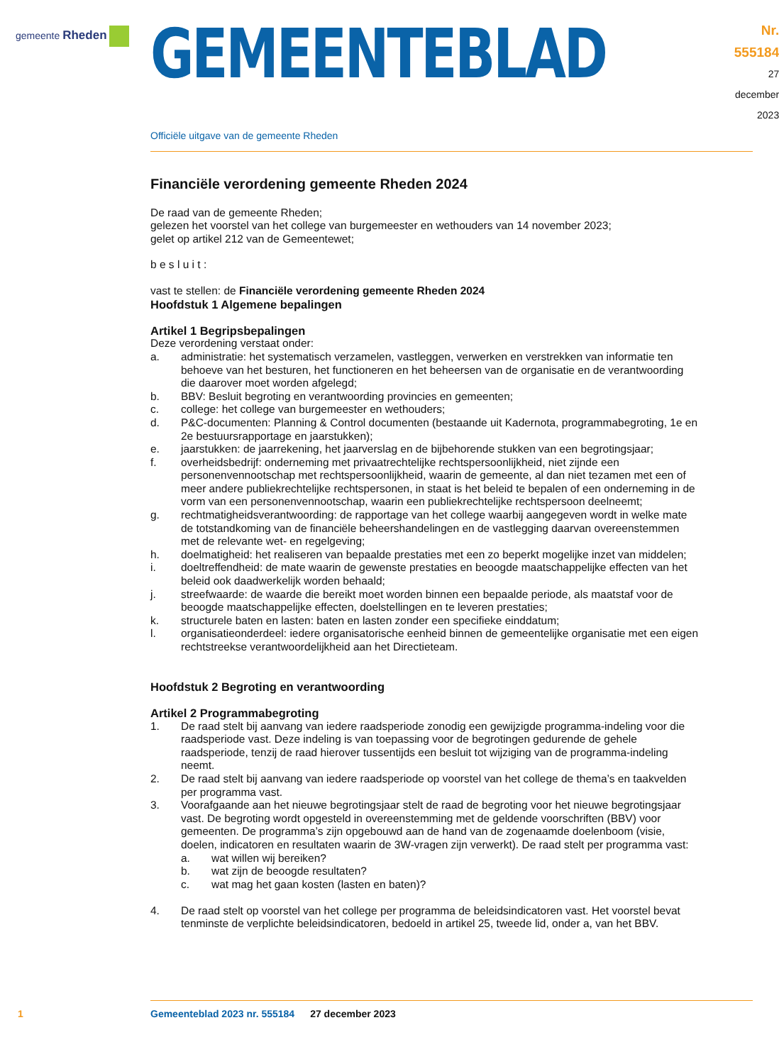gemeente Rheden
GEMEENTEBLAD
Nr. 555184
27 december
2023
Officiële uitgave van de gemeente Rheden
Financiële verordening gemeente Rheden 2024
De raad van de gemeente Rheden;
gelezen het voorstel van het college van burgemeester en wethouders van 14 november 2023;
gelet op artikel 212 van de Gemeentewet;
b e s l u i t :
vast te stellen: de Financiële verordening gemeente Rheden 2024
Hoofdstuk 1 Algemene bepalingen
Artikel 1 Begripsbepalingen
Deze verordening verstaat onder:
a. administratie: het systematisch verzamelen, vastleggen, verwerken en verstrekken van informatie ten behoeve van het besturen, het functioneren en het beheersen van de organisatie en de verantwoording die daarover moet worden afgelegd;
b. BBV: Besluit begroting en verantwoording provincies en gemeenten;
c. college: het college van burgemeester en wethouders;
d. P&C-documenten: Planning & Control documenten (bestaande uit Kadernota, programmabegroting, 1e en 2e bestuursrapportage en jaarstukken);
e. jaarstukken: de jaarrekening, het jaarverslag en de bijbehorende stukken van een begrotingsjaar;
f. overheidsbedrijf: onderneming met privaatrechtelijke rechtspersoonlijkheid, niet zijnde een personenvennootschap met rechtspersoonlijkheid, waarin de gemeente, al dan niet tezamen met een of meer andere publiekrechtelijke rechtspersonen, in staat is het beleid te bepalen of een onderneming in de vorm van een personenvennootschap, waarin een publiekrechtelijke rechtspersoon deelneemt;
g. rechtmatigheidsverantwoording: de rapportage van het college waarbij aangegeven wordt in welke mate de totstandkoming van de financiële beheershandelingen en de vastlegging daarvan overeenstemmen met de relevante wet- en regelgeving;
h. doelmatigheid: het realiseren van bepaalde prestaties met een zo beperkt mogelijke inzet van middelen;
i. doeltreffendheid: de mate waarin de gewenste prestaties en beoogde maatschappelijke effecten van het beleid ook daadwerkelijk worden behaald;
j. streefwaarde: de waarde die bereikt moet worden binnen een bepaalde periode, als maatstaf voor de beoogde maatschappelijke effecten, doelstellingen en te leveren prestaties;
k. structurele baten en lasten: baten en lasten zonder een specifieke einddatum;
l. organisatieonderdeel: iedere organisatorische eenheid binnen de gemeentelijke organisatie met een eigen rechtstreekse verantwoordelijkheid aan het Directieteam.
Hoofdstuk 2 Begroting en verantwoording
Artikel 2 Programmabegroting
1. De raad stelt bij aanvang van iedere raadsperiode zonodig een gewijzigde programma-indeling voor die raadsperiode vast. Deze indeling is van toepassing voor de begrotingen gedurende de gehele raadsperiode, tenzij de raad hierover tussentijds een besluit tot wijziging van de programma-indeling neemt.
2. De raad stelt bij aanvang van iedere raadsperiode op voorstel van het college de thema’s en taakvelden per programma vast.
3. Voorafgaande aan het nieuwe begrotingsjaar stelt de raad de begroting voor het nieuwe begrotingsjaar vast. De begroting wordt opgesteld in overeenstemming met de geldende voorschriften (BBV) voor gemeenten. De programma’s zijn opgebouwd aan de hand van de zogenaamde doelenboom (visie, doelen, indicatoren en resultaten waarin de 3W-vragen zijn verwerkt). De raad stelt per programma vast:
a. wat willen wij bereiken?
b. wat zijn de beoogde resultaten?
c. wat mag het gaan kosten (lasten en baten)?
4. De raad stelt op voorstel van het college per programma de beleidsindicatoren vast. Het voorstel bevat tenminste de verplichte beleidsindicatoren, bedoeld in artikel 25, tweede lid, onder a, van het BBV.
1 Gemeenteblad 2023 nr. 555184 27 december 2023